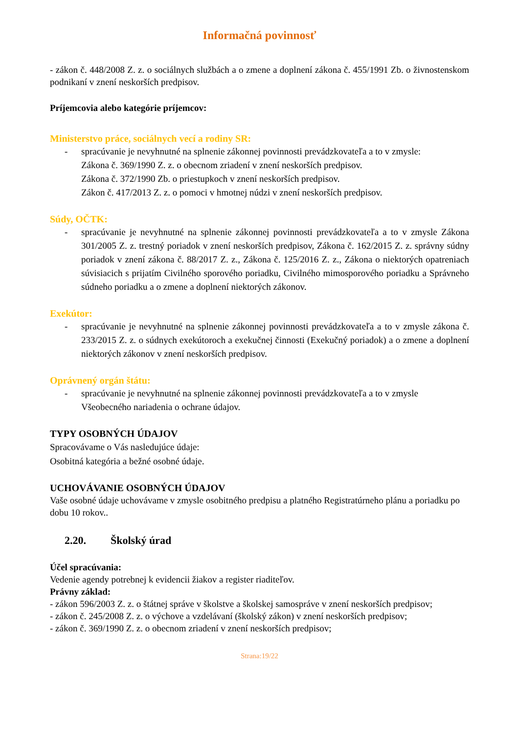Informačná povinnosť
- zákon č. 448/2008 Z. z. o sociálnych službách a o zmene a doplnení zákona č. 455/1991 Zb. o živnostenskom podnikaní v znení neskorších predpisov.
Príjemcovia alebo kategórie príjemcov:
Ministerstvo práce, sociálnych vecí a rodiny SR:
- spracúvanie je nevyhnutné na splnenie zákonnej povinnosti prevádzkovateľa a to v zmysle:
Zákona č. 369/1990 Z. z. o obecnom zriadení v znení neskorších predpisov.
Zákona č. 372/1990 Zb. o priestupkoch v znení neskorších predpisov.
Zákon č. 417/2013 Z. z. o pomoci v hmotnej núdzi v znení neskorších predpisov.
Súdy, OČTK:
- spracúvanie je nevyhnutné na splnenie zákonnej povinnosti prevádzkovateľa a to v zmysle Zákona 301/2005 Z. z. trestný poriadok v znení neskorších predpisov, Zákona č. 162/2015 Z. z. správny súdny poriadok v znení zákona č. 88/2017 Z. z., Zákona č. 125/2016 Z. z., Zákona o niektorých opatreniach súvisiacich s prijatím Civilného sporového poriadku, Civilného mimosporového poriadku a Správneho súdneho poriadku a o zmene a doplnení niektorých zákonov.
Exekútor:
- spracúvanie je nevyhnutné na splnenie zákonnej povinnosti prevádzkovateľa a to v zmysle zákona č. 233/2015 Z. z. o súdnych exekútoroch a exekučnej činnosti (Exekučný poriadok) a o zmene a doplnení niektorých zákonov v znení neskorších predpisov.
Oprávnený orgán štátu:
- spracúvanie je nevyhnutné na splnenie zákonnej povinnosti prevádzkovateľa a to v zmysle Všeobecného nariadenia o ochrane údajov.
TYPY OSOBNÝCH ÚDAJOV
Spracovávame o Vás nasledujúce údaje:
Osobitná kategória a bežné osobné údaje.
UCHOVÁVANIE OSOBNÝCH ÚDAJOV
Vaše osobné údaje uchovávame v zmysle osobitného predpisu a platného Registratúrneho plánu a poriadku po dobu 10 rokov..
2.20. Školský úrad
Účel spracúvania:
Vedenie agendy potrebnej k evidencii žiakov a register riaditeľov.
Právny základ:
- zákon 596/2003 Z. z. o štátnej správe v školstve a školskej samospráve v znení neskorších predpisov;
- zákon č. 245/2008 Z. z. o výchove a vzdelávaní (školský zákon) v znení neskorších predpisov;
- zákon č. 369/1990 Z. z. o obecnom zriadení v znení neskorších predpisov;
Strana:19/22